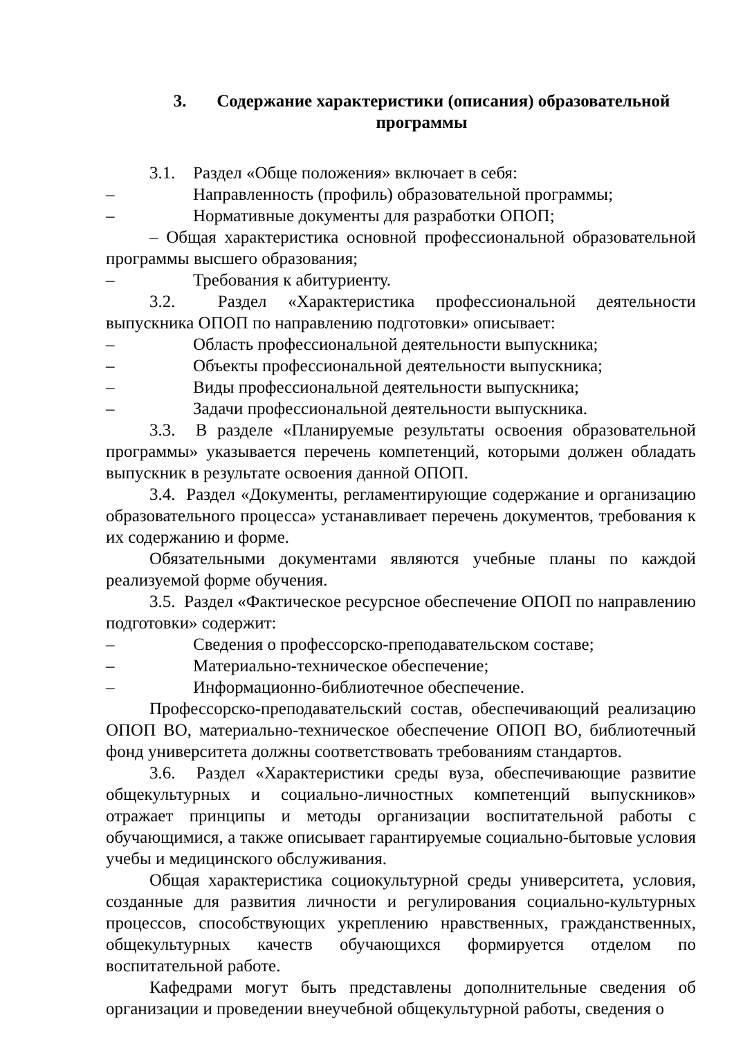3. Содержание характеристики (описания) образовательной программы
3.1. Раздел «Обще положения» включает в себя:
– Направленность (профиль) образовательной программы;
– Нормативные документы для разработки ОПОП;
– Общая характеристика основной профессиональной образовательной программы высшего образования;
– Требования к абитуриенту.
3.2. Раздел «Характеристика профессиональной деятельности выпускника ОПОП по направлению подготовки» описывает:
– Область профессиональной деятельности выпускника;
– Объекты профессиональной деятельности выпускника;
– Виды профессиональной деятельности выпускника;
– Задачи профессиональной деятельности выпускника.
3.3. В разделе «Планируемые результаты освоения образовательной программы» указывается перечень компетенций, которыми должен обладать выпускник в результате освоения данной ОПОП.
3.4. Раздел «Документы, регламентирующие содержание и организацию образовательного процесса» устанавливает перечень документов, требования к их содержанию и форме.
Обязательными документами являются учебные планы по каждой реализуемой форме обучения.
3.5. Раздел «Фактическое ресурсное обеспечение ОПОП по направлению подготовки» содержит:
– Сведения о профессорско-преподавательском составе;
– Материально-техническое обеспечение;
– Информационно-библиотечное обеспечение.
Профессорско-преподавательский состав, обеспечивающий реализацию ОПОП ВО, материально-техническое обеспечение ОПОП ВО, библиотечный фонд университета должны соответствовать требованиям стандартов.
3.6. Раздел «Характеристики среды вуза, обеспечивающие развитие общекультурных и социально-личностных компетенций выпускников» отражает принципы и методы организации воспитательной работы с обучающимися, а также описывает гарантируемые социально-бытовые условия учебы и медицинского обслуживания.
Общая характеристика социокультурной среды университета, условия, созданные для развития личности и регулирования социально-культурных процессов, способствующих укреплению нравственных, гражданственных, общекультурных качеств обучающихся формируется отделом по воспитательной работе.
Кафедрами могут быть представлены дополнительные сведения об организации и проведении внеучебной общекультурной работы, сведения о